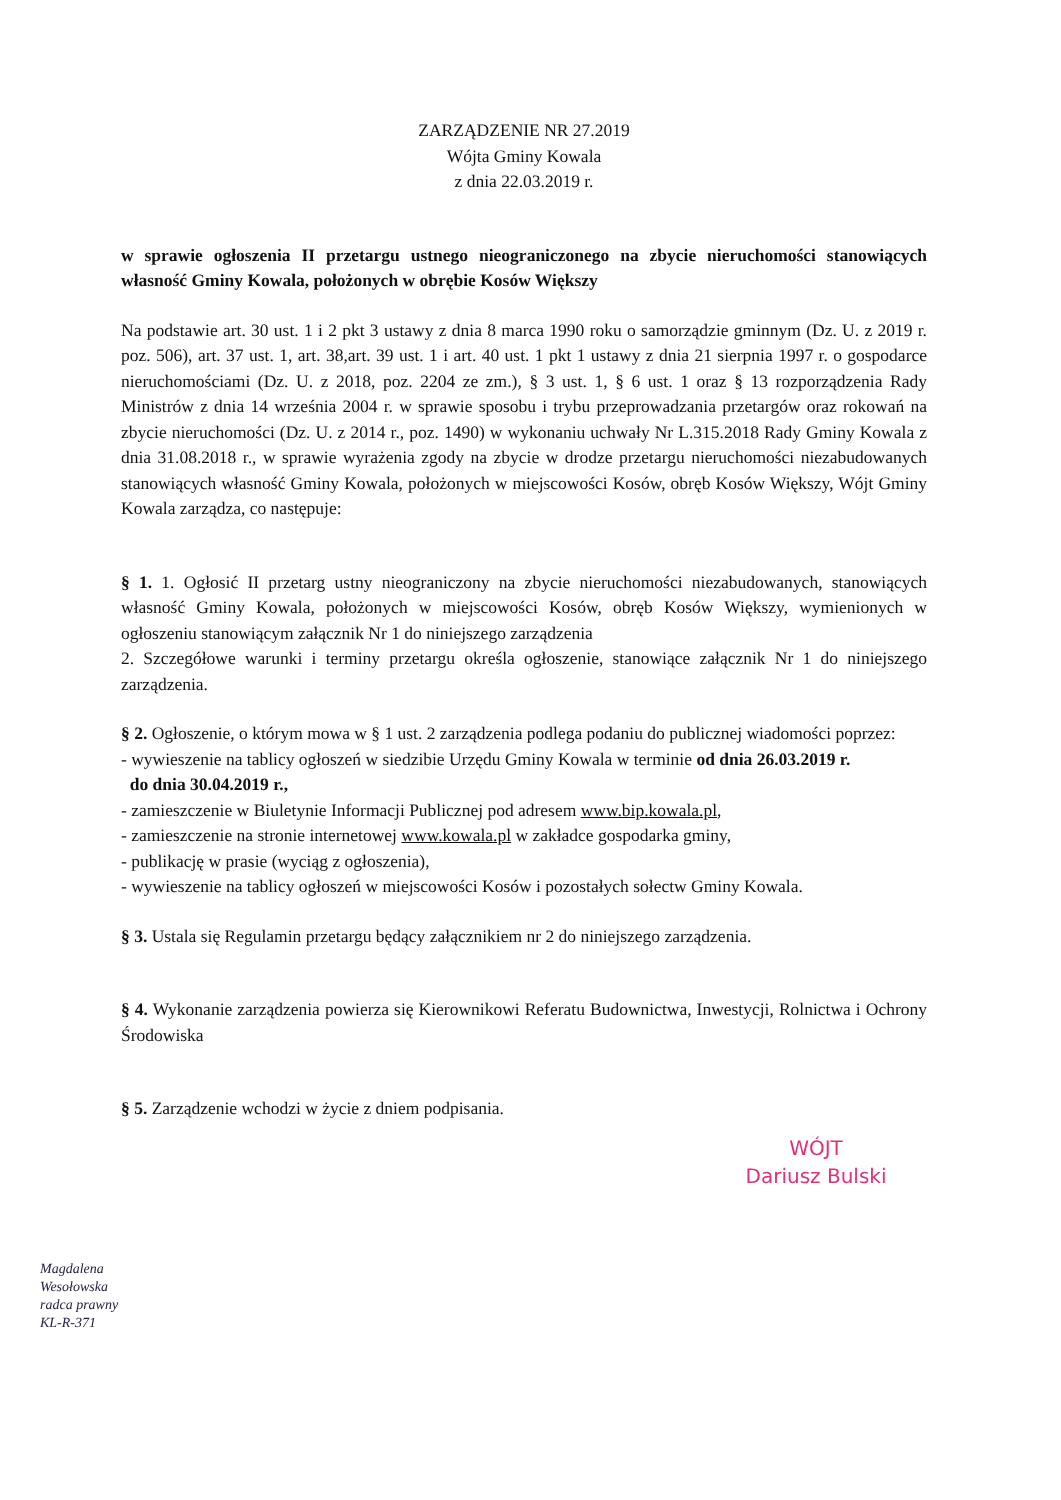ZARZĄDZENIE NR 27.2019
Wójta Gminy Kowala
z dnia 22.03.2019 r.
w sprawie ogłoszenia II przetargu ustnego nieograniczonego na zbycie nieruchomości stanowiących własność Gminy Kowala, położonych w obrębie Kosów Większy
Na podstawie art. 30 ust. 1 i 2 pkt 3 ustawy z dnia 8 marca 1990 roku o samorządzie gminnym (Dz. U. z 2019 r. poz. 506), art. 37 ust. 1, art. 38,art. 39 ust. 1 i art. 40 ust. 1 pkt 1 ustawy z dnia 21 sierpnia 1997 r. o gospodarce nieruchomościami (Dz. U. z 2018, poz. 2204 ze zm.), § 3 ust. 1, § 6 ust. 1 oraz § 13 rozporządzenia Rady Ministrów z dnia 14 września 2004 r. w sprawie sposobu i trybu przeprowadzania przetargów oraz rokowań na zbycie nieruchomości (Dz. U. z 2014 r., poz. 1490) w wykonaniu uchwały Nr L.315.2018 Rady Gminy Kowala z dnia 31.08.2018 r., w sprawie wyrażenia zgody na zbycie w drodze przetargu nieruchomości niezabudowanych stanowiących własność Gminy Kowala, położonych w miejscowości Kosów, obręb Kosów Większy, Wójt Gminy Kowala zarządza, co następuje:
§ 1. 1. Ogłosić II przetarg ustny nieograniczony na zbycie nieruchomości niezabudowanych, stanowiących własność Gminy Kowala, położonych w miejscowości Kosów, obręb Kosów Większy, wymienionych w ogłoszeniu stanowiącym załącznik Nr 1 do niniejszego zarządzenia
2. Szczegółowe warunki i terminy przetargu określa ogłoszenie, stanowiące załącznik Nr 1 do niniejszego zarządzenia.
§ 2. Ogłoszenie, o którym mowa w § 1 ust. 2 zarządzenia podlega podaniu do publicznej wiadomości poprzez:
- wywieszenie na tablicy ogłoszeń w siedzibie Urzędu Gminy Kowala w terminie od dnia 26.03.2019 r.
do dnia 30.04.2019 r.,
- zamieszczenie w Biuletynie Informacji Publicznej pod adresem www.bip.kowala.pl,
- zamieszczenie na stronie internetowej www.kowala.pl w zakładce gospodarka gminy,
- publikację w prasie (wyciąg z ogłoszenia),
- wywieszenie na tablicy ogłoszeń w miejscowości Kosów i pozostałych sołectw Gminy Kowala.
§ 3. Ustala się Regulamin przetargu będący załącznikiem nr 2 do niniejszego zarządzenia.
§ 4. Wykonanie zarządzenia powierza się Kierownikowi Referatu Budownictwa, Inwestycji, Rolnictwa i Ochrony Środowiska
§ 5. Zarządzenie wchodzi w życie z dniem podpisania.
WÓJT
Dariusz Bulski
Magdalena Wesołowska
radca prawny
KL-R-371